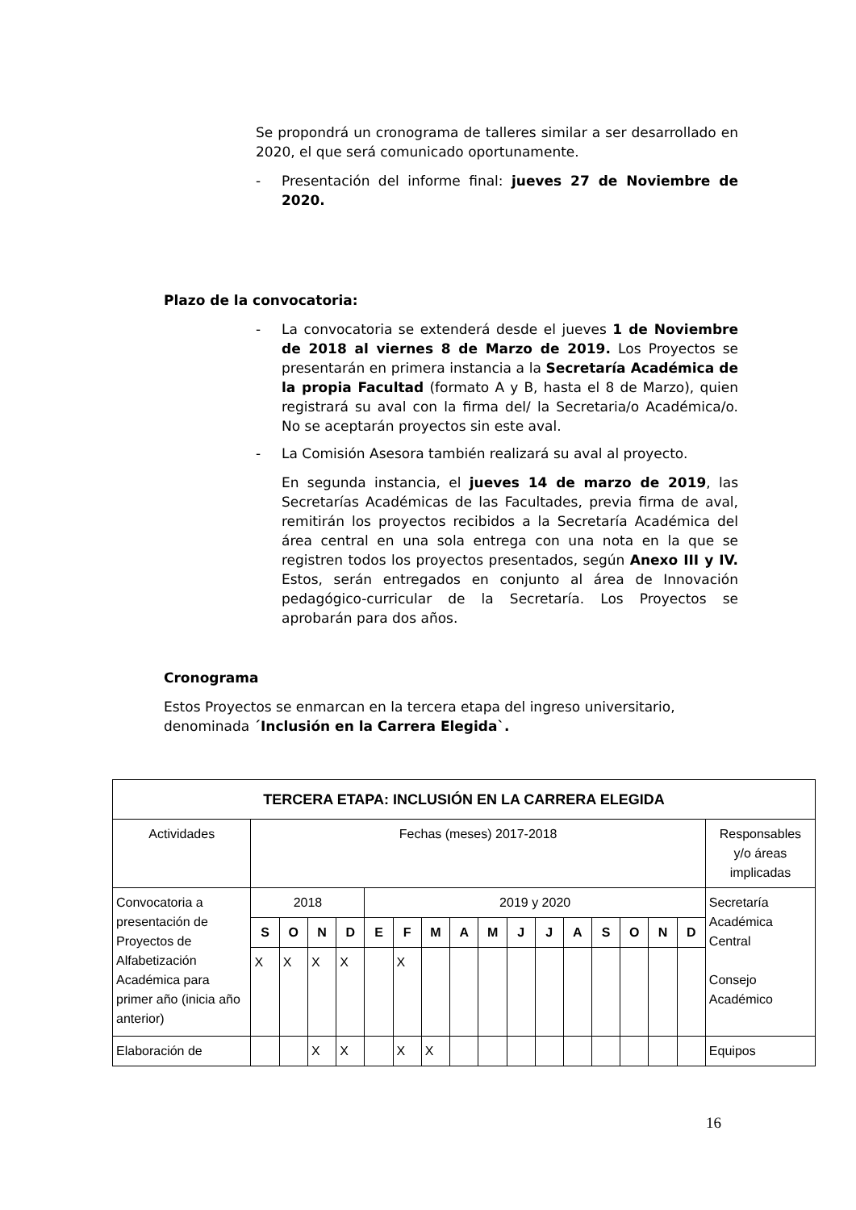Se propondrá un cronograma de talleres similar a ser desarrollado en 2020, el que será comunicado oportunamente.
- Presentación del informe final: jueves 27 de Noviembre de 2020.
Plazo de la convocatoria:
- La convocatoria se extenderá desde el jueves 1 de Noviembre de 2018 al viernes 8 de Marzo de 2019. Los Proyectos se presentarán en primera instancia a la Secretaría Académica de la propia Facultad (formato A y B, hasta el 8 de Marzo), quien registrará su aval con la firma del/ la Secretaria/o Académica/o. No se aceptarán proyectos sin este aval.
- La Comisión Asesora también realizará su aval al proyecto.
En segunda instancia, el jueves 14 de marzo de 2019, las Secretarías Académicas de las Facultades, previa firma de aval, remitirán los proyectos recibidos a la Secretaría Académica del área central en una sola entrega con una nota en la que se registren todos los proyectos presentados, según Anexo III y IV. Estos, serán entregados en conjunto al área de Innovación pedagógico-curricular de la Secretaría. Los Proyectos se aprobarán para dos años.
Cronograma
Estos Proyectos se enmarcan en la tercera etapa del ingreso universitario, denominada ´Inclusión en la Carrera Elegida`.
| TERCERA ETAPA: INCLUSIÓN EN LA CARRERA ELEGIDA | | | | | | | | | | | | | | | | | |
| --- | --- | --- | --- | --- | --- | --- | --- | --- | --- | --- | --- | --- | --- | --- | --- | --- | --- |
| Actividades | Fechas (meses) 2017-2018 | | | | | | | | | | | | | | | | Responsables y/o áreas implicadas |
| Convocatoria a presentación de Proyectos de Alfabetización Académica para primer año (inicia año anterior) | 2018 | | | | 2019 y 2020 | | | | | | | | | | | | Secretaría Académica Central Consejo Académico |
| | S | O | N | D | E | F | M | A | M | J | J | A | S | O | N | D | |
| | X | X | X | X | | X | | | | | | | | | | | |
| Elaboración de | | | X | X | | X | X | | | | | | | | | | Equipos |
16